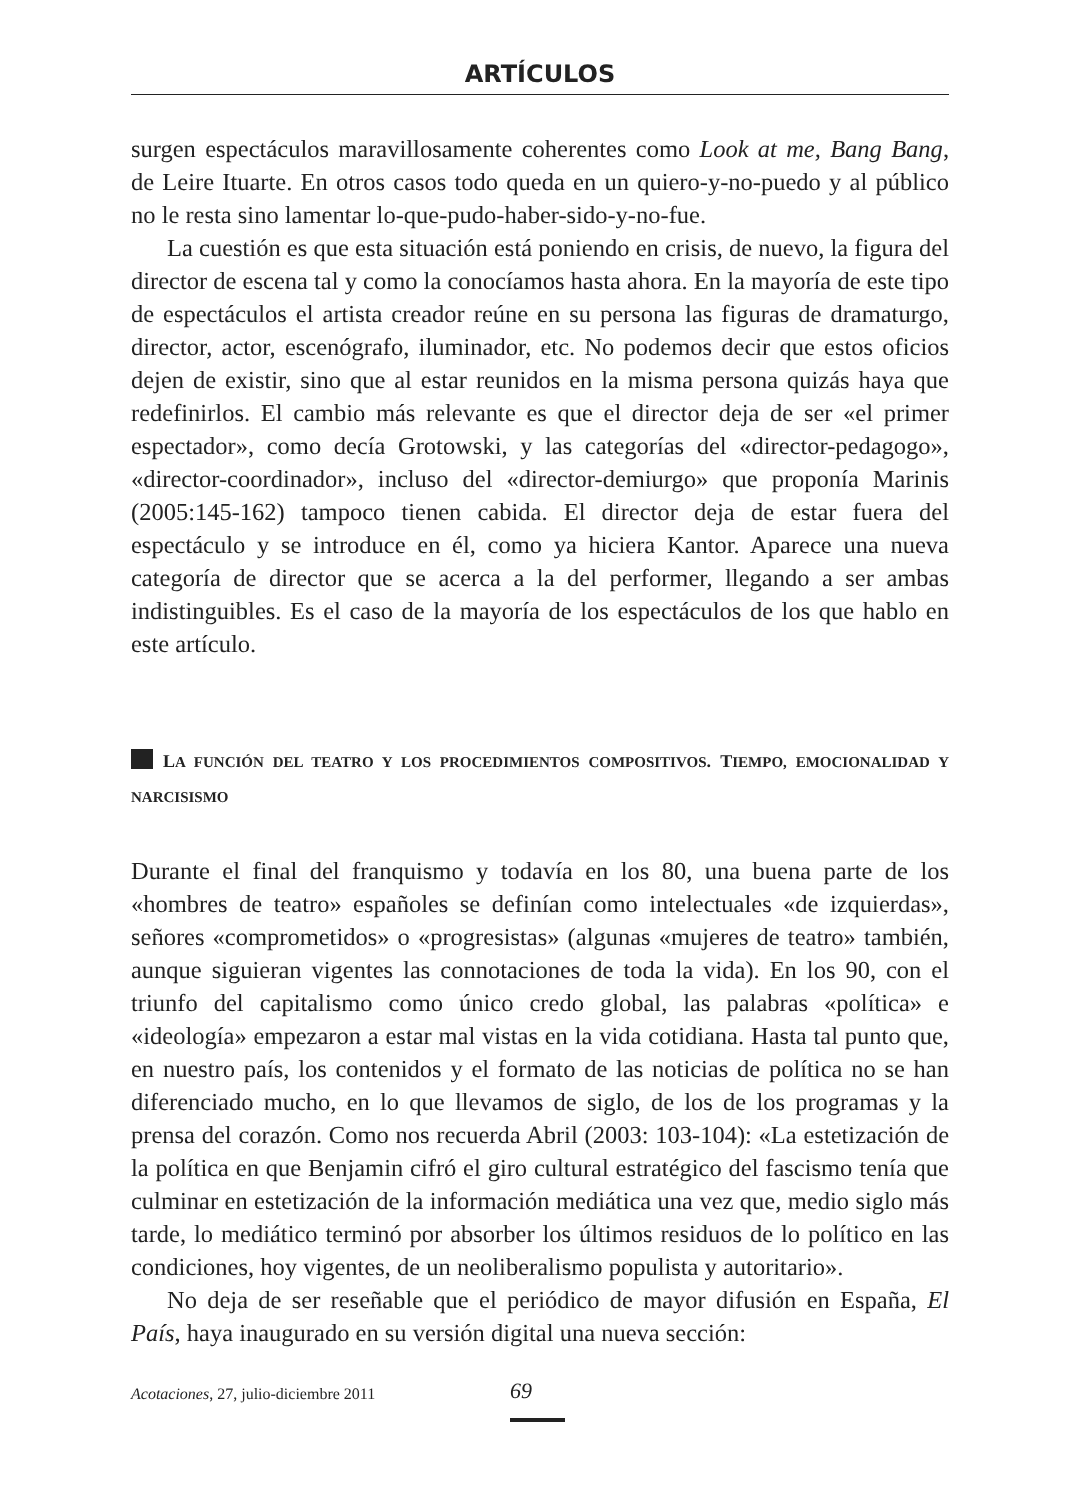ARTÍCULOS
surgen espectáculos maravillosamente coherentes como Look at me, Bang Bang, de Leire Ituarte. En otros casos todo queda en un quiero-y-no-puedo y al público no le resta sino lamentar lo-que-pudo-haber-sido-y-no-fue.
La cuestión es que esta situación está poniendo en crisis, de nuevo, la figura del director de escena tal y como la conocíamos hasta ahora. En la mayoría de este tipo de espectáculos el artista creador reúne en su persona las figuras de dramaturgo, director, actor, escenógrafo, iluminador, etc. No podemos decir que estos oficios dejen de existir, sino que al estar reunidos en la misma persona quizás haya que redefinirlos. El cambio más relevante es que el director deja de ser «el primer espectador», como decía Grotowski, y las categorías del «director-pedagogo», «director-coordinador», incluso del «director-demiurgo» que proponía Marinis (2005:145-162) tampoco tienen cabida. El director deja de estar fuera del espectáculo y se introduce en él, como ya hiciera Kantor. Aparece una nueva categoría de director que se acerca a la del performer, llegando a ser ambas indistinguibles. Es el caso de la mayoría de los espectáculos de los que hablo en este artículo.
LA FUNCIÓN DEL TEATRO Y LOS PROCEDIMIENTOS COMPOSITIVOS. TIEMPO, EMOCIONALIDAD Y NARCISISMO
Durante el final del franquismo y todavía en los 80, una buena parte de los «hombres de teatro» españoles se definían como intelectuales «de izquierdas», señores «comprometidos» o «progresistas» (algunas «mujeres de teatro» también, aunque siguieran vigentes las connotaciones de toda la vida). En los 90, con el triunfo del capitalismo como único credo global, las palabras «política» e «ideología» empezaron a estar mal vistas en la vida cotidiana. Hasta tal punto que, en nuestro país, los contenidos y el formato de las noticias de política no se han diferenciado mucho, en lo que llevamos de siglo, de los de los programas y la prensa del corazón. Como nos recuerda Abril (2003: 103-104): «La estetización de la política en que Benjamin cifró el giro cultural estratégico del fascismo tenía que culminar en estetización de la información mediática una vez que, medio siglo más tarde, lo mediático terminó por absorber los últimos residuos de lo político en las condiciones, hoy vigentes, de un neoliberalismo populista y autoritario».
No deja de ser reseñable que el periódico de mayor difusión en España, El País, haya inaugurado en su versión digital una nueva sección:
Acotaciones, 27, julio-diciembre 2011
69